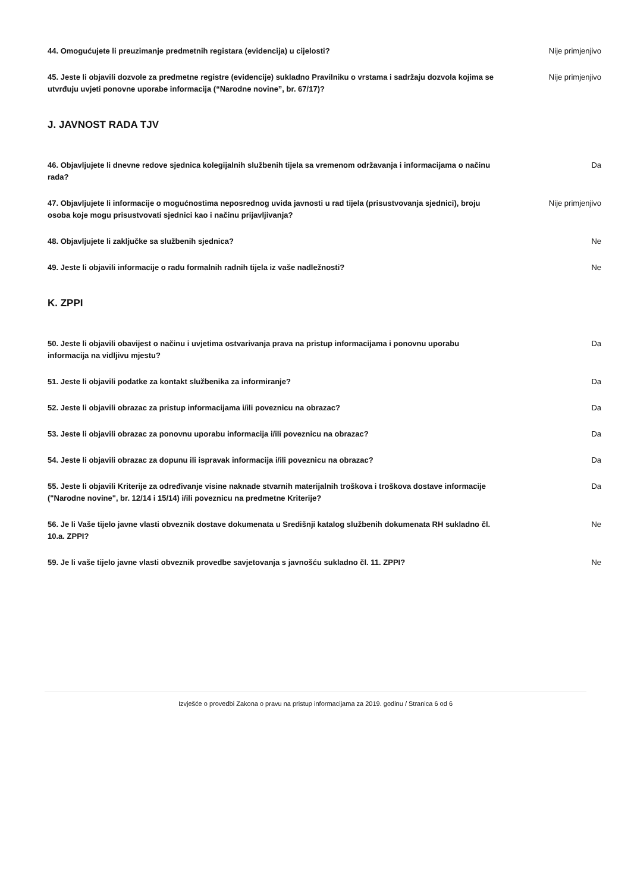44. Omogućujete li preuzimanje predmetnih registara (evidencija) u cijelosti? Nije primjenjivo
45. Jeste li objavili dozvole za predmetne registre (evidencije) sukladno Pravilniku o vrstama i sadržaju dozvola kojima se utvrđuju uvjeti ponovne uporabe informacija (“Narodne novine”, br. 67/17)? Nije primjenjivo
J. JAVNOST RADA TJV
46. Objavljujete li dnevne redove sjednica kolegijalnih službenih tijela sa vremenom održavanja i informacijama o načinu rada? Da
47. Objavljujete li informacije o mogućnostima neposrednog uvida javnosti u rad tijela (prisustvovanja sjednici), broju osoba koje mogu prisustvovati sjednici kao i načinu prijavljivanja? Nije primjenjivo
48. Objavljujete li zaključke sa službenih sjednica? Ne
49. Jeste li objavili informacije o radu formalnih radnih tijela iz vaše nadležnosti? Ne
K. ZPPI
50. Jeste li objavili obavijest o načinu i uvjetima ostvarivanja prava na pristup informacijama i ponovnu uporabu informacija na vidljivu mjestu? Da
51. Jeste li objavili podatke za kontakt službenika za informiranje? Da
52. Jeste li objavili obrazac za pristup informacijama i/ili poveznicu na obrazac? Da
53. Jeste li objavili obrazac za ponovnu uporabu informacija i/ili poveznicu na obrazac? Da
54. Jeste li objavili obrazac za dopunu ili ispravak informacija i/ili poveznicu na obrazac? Da
55. Jeste li objavili Kriterije za određivanje visine naknade stvarnih materijalnih troškova i troškova dostave informacije ("Narodne novine", br. 12/14 i 15/14) i/ili poveznicu na predmetne Kriterije? Da
56. Je li Vaše tijelo javne vlasti obveznik dostave dokumenata u Središnji katalog službenih dokumenata RH sukladno čl. 10.a. ZPPI? Ne
59. Je li vaše tijelo javne vlasti obveznik provedbe savjetovanja s javnošću sukladno čl. 11. ZPPI? Ne
Izvješće o provedbi Zakona o pravu na pristup informacijama za 2019. godinu / Stranica 6 od 6